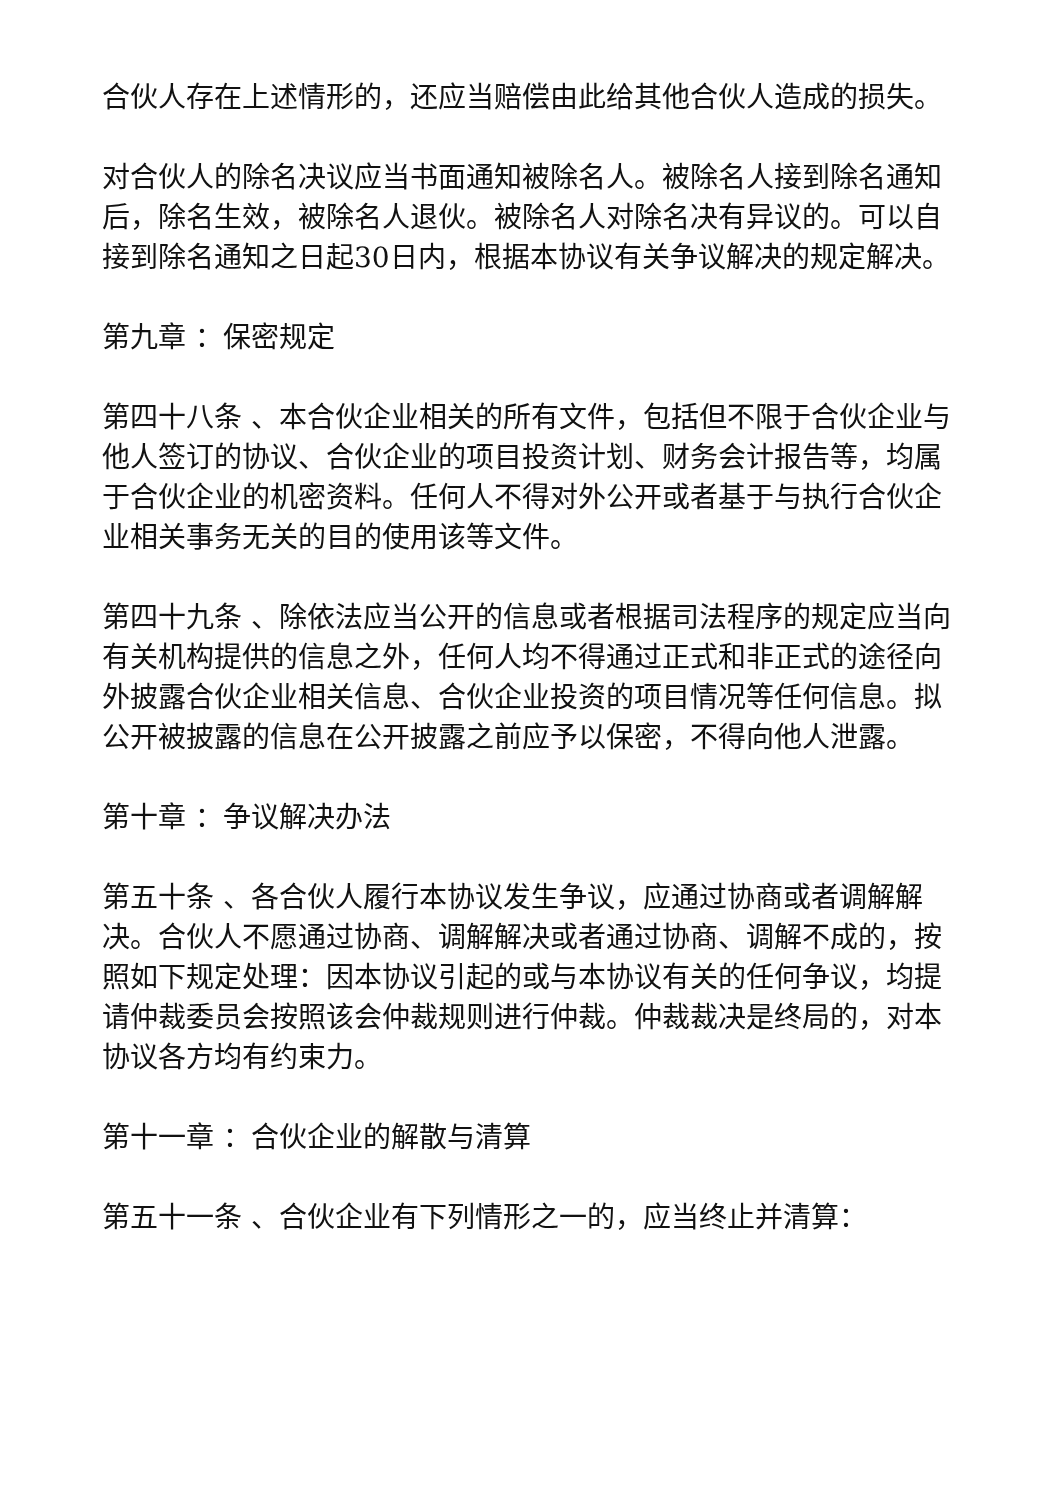合伙人存在上述情形的，还应当赔偿由此给其他合伙人造成的损失。
对合伙人的除名决议应当书面通知被除名人。被除名人接到除名通知后，除名生效，被除名人退伙。被除名人对除名决有异议的。可以自接到除名通知之日起30日内，根据本协议有关争议解决的规定解决。
第九章 ：保密规定
第四十八条 、本合伙企业相关的所有文件，包括但不限于合伙企业与他人签订的协议、合伙企业的项目投资计划、财务会计报告等，均属于合伙企业的机密资料。任何人不得对外公开或者基于与执行合伙企业相关事务无关的目的使用该等文件。
第四十九条 、除依法应当公开的信息或者根据司法程序的规定应当向有关机构提供的信息之外，任何人均不得通过正式和非正式的途径向外披露合伙企业相关信息、合伙企业投资的项目情况等任何信息。拟公开被披露的信息在公开披露之前应予以保密，不得向他人泄露。
第十章 ：争议解决办法
第五十条 、各合伙人履行本协议发生争议，应通过协商或者调解解决。合伙人不愿通过协商、调解解决或者通过协商、调解不成的，按照如下规定处理：因本协议引起的或与本协议有关的任何争议，均提请仲裁委员会按照该会仲裁规则进行仲裁。仲裁裁决是终局的，对本协议各方均有约束力。
第十一章 ：合伙企业的解散与清算
第五十一条 、合伙企业有下列情形之一的，应当终止并清算：